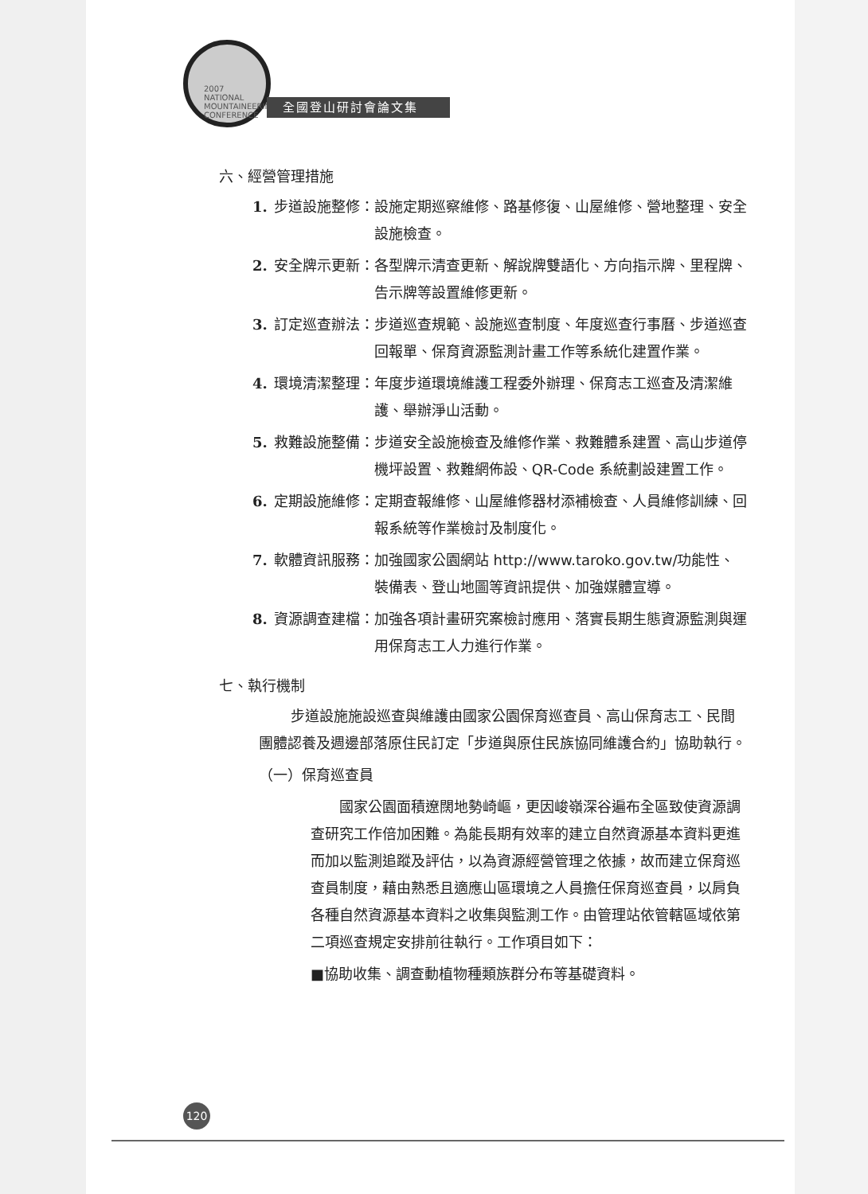2007 NATIONAL MOUNTAINEERING CONFERENCE
全國登山研討會論文集
六、經營管理措施
1. 步道設施整修： 設施定期巡察維修、路基修復、山屋維修、營地整理、安全設施檢查。
2. 安全牌示更新： 各型牌示清查更新、解說牌雙語化、方向指示牌、里程牌、告示牌等設置維修更新。
3. 訂定巡查辦法： 步道巡查規範、設施巡查制度、年度巡查行事曆、步道巡查回報單、保育資源監測計畫工作等系統化建置作業。
4. 環境清潔整理： 年度步道環境維護工程委外辦理、保育志工巡查及清潔維護、舉辦淨山活動。
5. 救難設施整備： 步道安全設施檢查及維修作業、救難體系建置、高山步道停機坪設置、救難網佈設、QR-Code 系統劃設建置工作。
6. 定期設施維修： 定期查報維修、山屋維修器材添補檢查、人員維修訓練、回報系統等作業檢討及制度化。
7. 軟體資訊服務： 加強國家公園網站 http://www.taroko.gov.tw/功能性、裝備表、登山地圖等資訊提供、加強媒體宣導。
8. 資源調查建檔： 加強各項計畫研究案檢討應用、落實長期生態資源監測與運用保育志工人力進行作業。
七、執行機制
步道設施施設巡查與維護由國家公園保育巡查員、高山保育志工、民間團體認養及週邊部落原住民訂定「步道與原住民族協同維護合約」協助執行。
（一）保育巡查員
國家公園面積遼闊地勢崎嶇，更因峻嶺深谷遍布全區致使資源調查研究工作倍加困難。為能長期有效率的建立自然資源基本資料更進而加以監測追蹤及評估，以為資源經營管理之依據，故而建立保育巡查員制度，藉由熟悉且適應山區環境之人員擔任保育巡查員，以肩負各種自然資源基本資料之收集與監測工作。由管理站依管轄區域依第二項巡查規定安排前往執行。工作項目如下：
■協助收集、調查動植物種類族群分布等基礎資料。
120